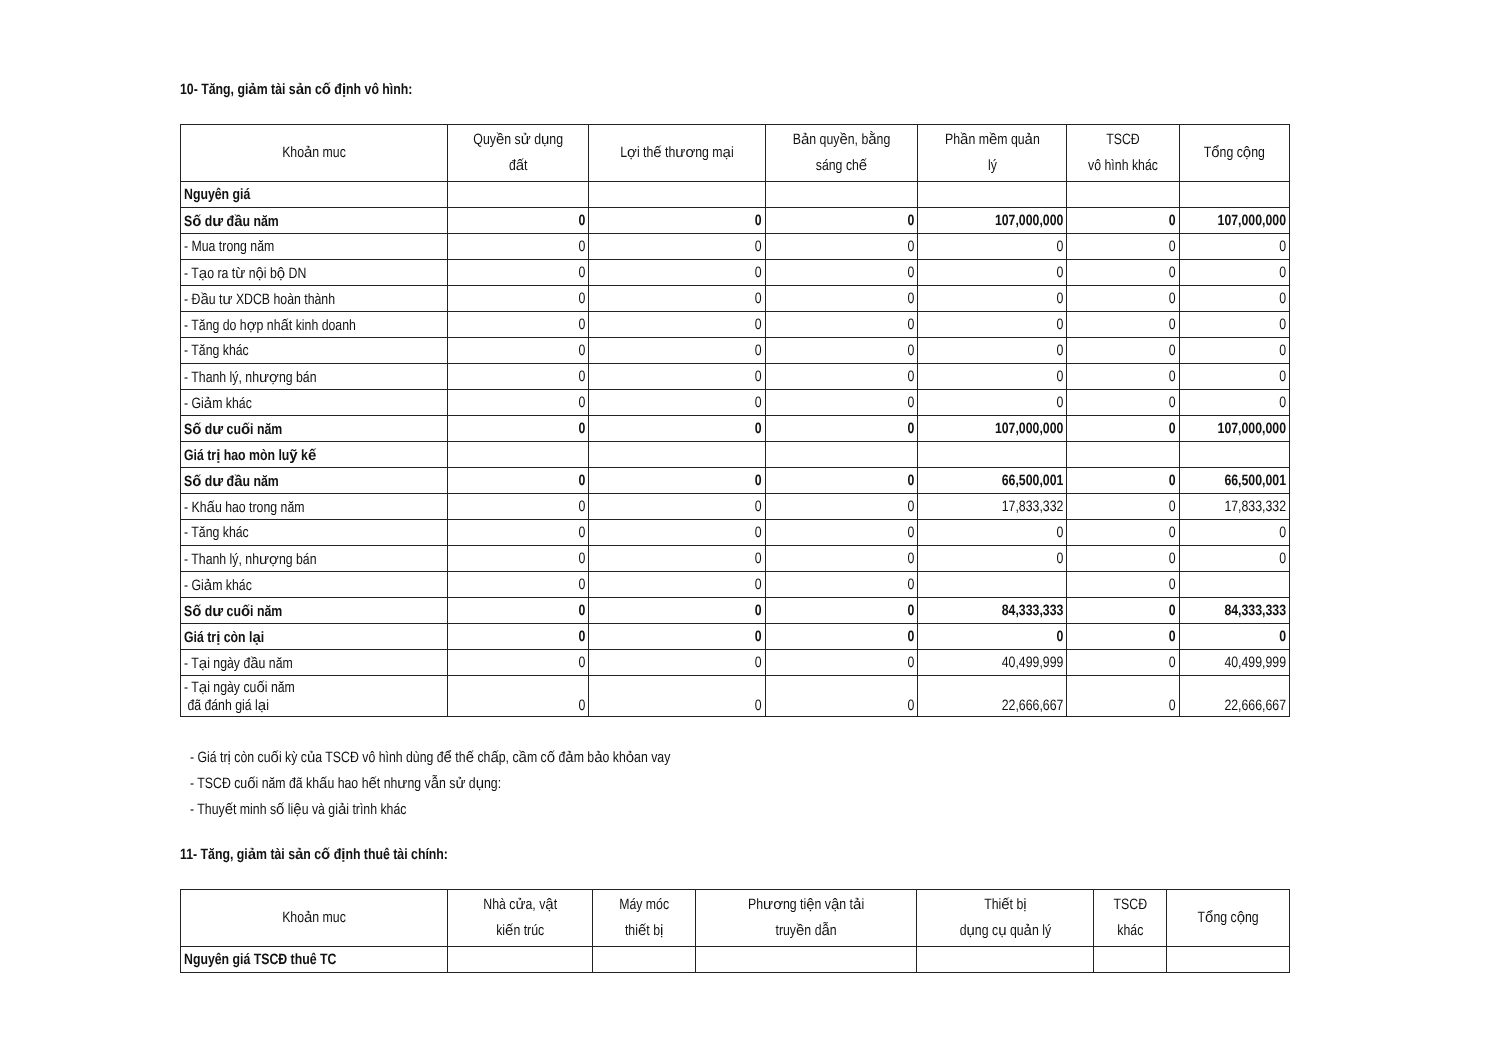10- Tăng, giảm tài sản cố định vô hình:
| Khoản muc | Quyền sử dụng đất | Lợi thế thương mại | Bản quyền, bằng sáng chế | Phần mềm quản lý | TSCĐ vô hình khác | Tổng cộng |
| --- | --- | --- | --- | --- | --- | --- |
| Nguyên giá | | | | | | |
| Số dư đầu năm | 0 | 0 | 0 | 107,000,000 | 0 | 107,000,000 |
| - Mua trong năm | 0 | 0 | 0 | 0 | 0 | 0 |
| - Tạo ra từ nội bộ DN | 0 | 0 | 0 | 0 | 0 | 0 |
| - Đầu tư XDCB hoàn thành | 0 | 0 | 0 | 0 | 0 | 0 |
| - Tăng do hợp nhất kinh doanh | 0 | 0 | 0 | 0 | 0 | 0 |
| - Tăng khác | 0 | 0 | 0 | 0 | 0 | 0 |
| - Thanh lý, nhượng bán | 0 | 0 | 0 | 0 | 0 | 0 |
| - Giảm khác | 0 | 0 | 0 | 0 | 0 | 0 |
| Số dư cuối năm | 0 | 0 | 0 | 107,000,000 | 0 | 107,000,000 |
| Giá trị hao mòn luỹ kế | | | | | | |
| Số dư đầu năm | 0 | 0 | 0 | 66,500,001 | 0 | 66,500,001 |
| - Khấu hao trong năm | 0 | 0 | 0 | 17,833,332 | 0 | 17,833,332 |
| - Tăng khác | 0 | 0 | 0 | 0 | 0 | 0 |
| - Thanh lý, nhượng bán | 0 | 0 | 0 | 0 | 0 | 0 |
| - Giảm khác | 0 | 0 | 0 | | 0 | |
| Số dư cuối năm | 0 | 0 | 0 | 84,333,333 | 0 | 84,333,333 |
| Giá trị còn lại | 0 | 0 | 0 | 0 | 0 | 0 |
| - Tại ngày đầu năm | 0 | 0 | 0 | 40,499,999 | 0 | 40,499,999 |
| - Tại ngày cuối năm đã đánh giá lại | 0 | 0 | 0 | 22,666,667 | 0 | 22,666,667 |
- Giá trị còn cuối kỳ của TSCĐ vô hình dùng để thế chấp, cầm cố đảm bảo khỏan vay
- TSCĐ cuối năm đã khấu hao hết nhưng vẫn sử dụng:
- Thuyết minh số liệu và giải trình khác
11- Tăng, giảm tài sản cố định thuê tài chính:
| Khoản muc | Nhà cửa, vật kiến trúc | Máy móc thiết bị | Phương tiện vận tải truyền dẫn | Thiết bị dụng cụ quản lý | TSCĐ khác | Tổng cộng |
| --- | --- | --- | --- | --- | --- | --- |
| Nguyên giá TSCĐ thuê TC | | | | | | |